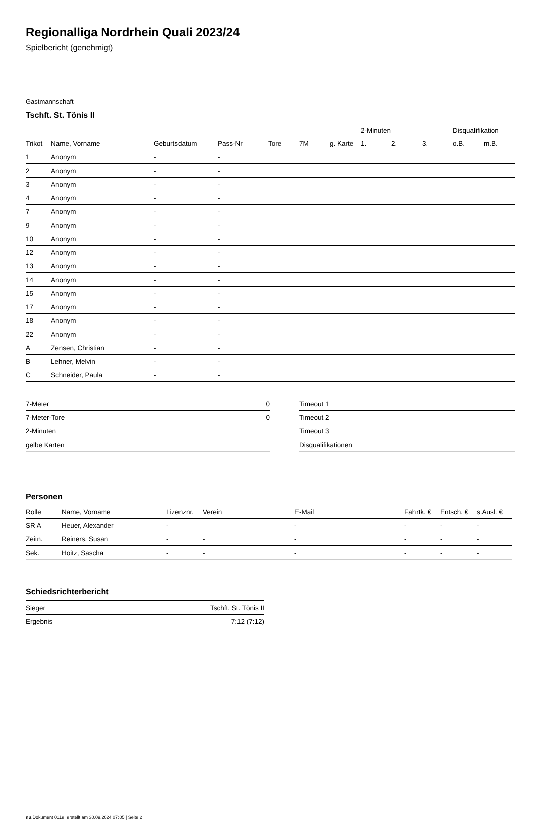Regionalliga Nordrhein Quali 2023/24
Spielbericht (genehmigt)
Gastmannschaft
Tschft. St. Tönis II
| | | | | | | | 2-Minuten | | | Disqualifikation | |
| --- | --- | --- | --- | --- | --- | --- | --- | --- | --- | --- | --- |
| Trikot | Name, Vorname | Geburtsdatum | Pass-Nr | Tore | 7M | g. Karte | 1. | 2. | 3. | o.B. | m.B. |
| 1 | Anonym | - | - | | | | | | | | |
| 2 | Anonym | - | - | | | | | | | | |
| 3 | Anonym | - | - | | | | | | | | |
| 4 | Anonym | - | - | | | | | | | | |
| 7 | Anonym | - | - | | | | | | | | |
| 9 | Anonym | - | - | | | | | | | | |
| 10 | Anonym | - | - | | | | | | | | |
| 12 | Anonym | - | - | | | | | | | | |
| 13 | Anonym | - | - | | | | | | | | |
| 14 | Anonym | - | - | | | | | | | | |
| 15 | Anonym | - | - | | | | | | | | |
| 17 | Anonym | - | - | | | | | | | | |
| 18 | Anonym | - | - | | | | | | | | |
| 22 | Anonym | - | - | | | | | | | | |
| A | Zensen, Christian | - | - | | | | | | | | |
| B | Lehner, Melvin | - | - | | | | | | | | |
| C | Schneider, Paula | - | - | | | | | | | | |
| 7-Meter | 0 |
| 7-Meter-Tore | 0 |
| 2-Minuten | |
| gelbe Karten | |
| Timeout 1 |
| Timeout 2 |
| Timeout 3 |
| Disqualifikationen |
Personen
| Rolle | Name, Vorname | Lizenznr. | Verein | E-Mail | Fahrtk. € | Entsch. € | s.Ausl. € |
| --- | --- | --- | --- | --- | --- | --- | --- |
| SR A | Heuer, Alexander | - | | - | - | - | - |
| Zeitn. | Reiners, Susan | - | - | - | - | - | - |
| Sek. | Hoitz, Sascha | - | - | - | - | - | - |
Schiedsrichterbericht
| Sieger | Tschft. St. Tönis II |
| Ergebnis | 7:12 (7:12) |
nu.Dokument 011e, erstellt am 30.09.2024 07:05 | Seite 2